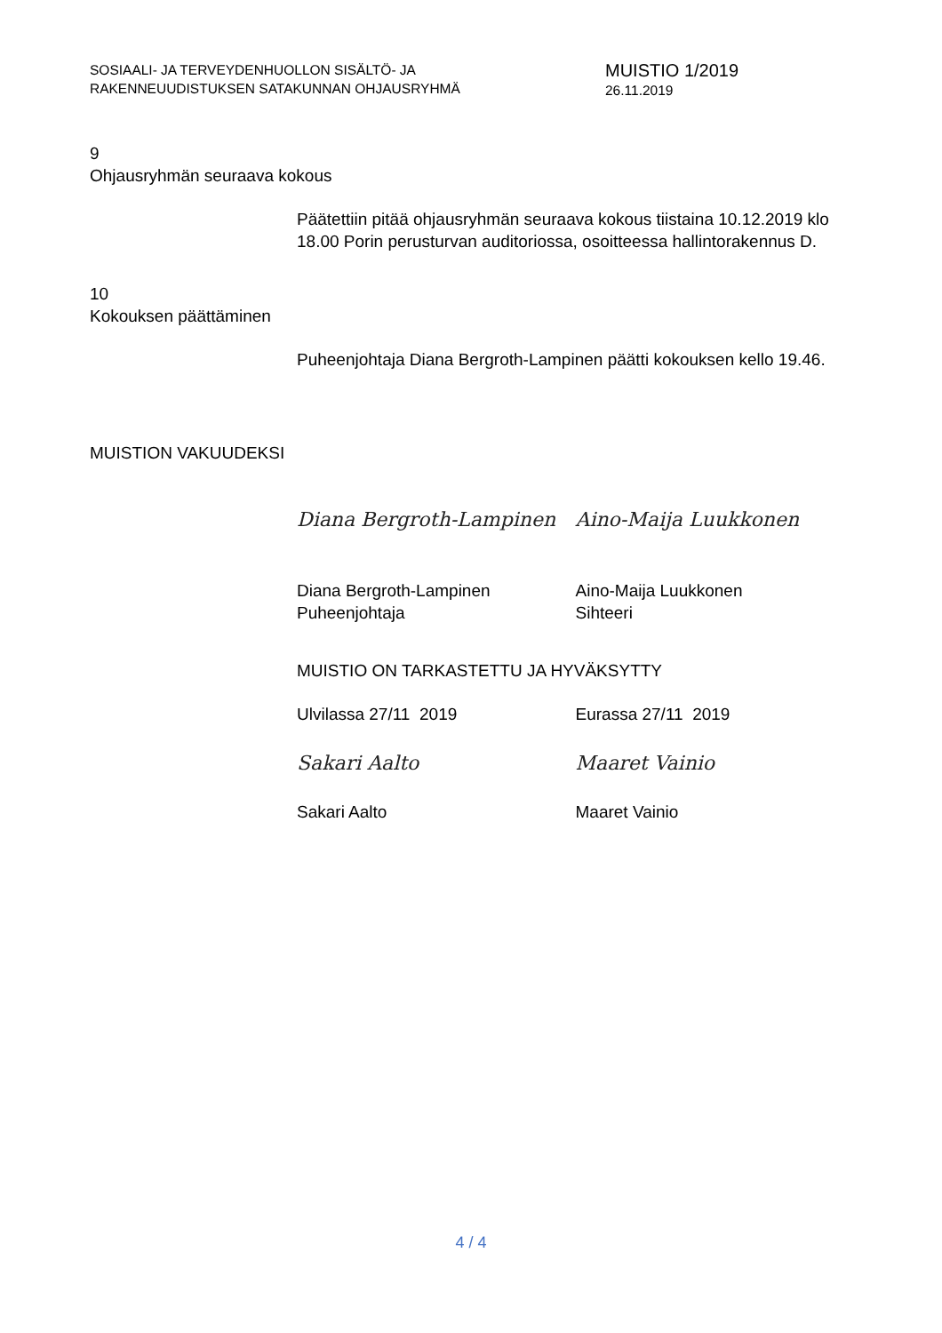SOSIAALI- JA TERVEYDENHUOLLON SISÄLTÖ- JA
RAKENNEUUDISTUKSEN SATAKUNNAN OHJAUSRYHMÄ
MUISTIO 1/2019
26.11.2019
9
Ohjausryhmän seuraava kokous
Päätettiin pitää ohjausryhmän seuraava kokous tiistaina 10.12.2019 klo 18.00 Porin perusturvan auditoriossa, osoitteessa hallintorakennus D.
10
Kokouksen päättäminen
Puheenjohtaja Diana Bergroth-Lampinen päätti kokouksen kello 19.46.
MUISTION VAKUUDEKSI
Diana Bergroth-Lampinen Aino-Maija Luukkonen
Diana Bergroth-Lampinen
Puheenjohtaja
Aino-Maija Luukkonen
Sihteeri
MUISTIO ON TARKASTETTU JA HYVÄKSYTTY
Ulvilassa 27/11 2019 Eurassa 27/11 2019
Sakari Aalto Maaret Vainio
Sakari Aalto Maaret Vainio
4 / 4